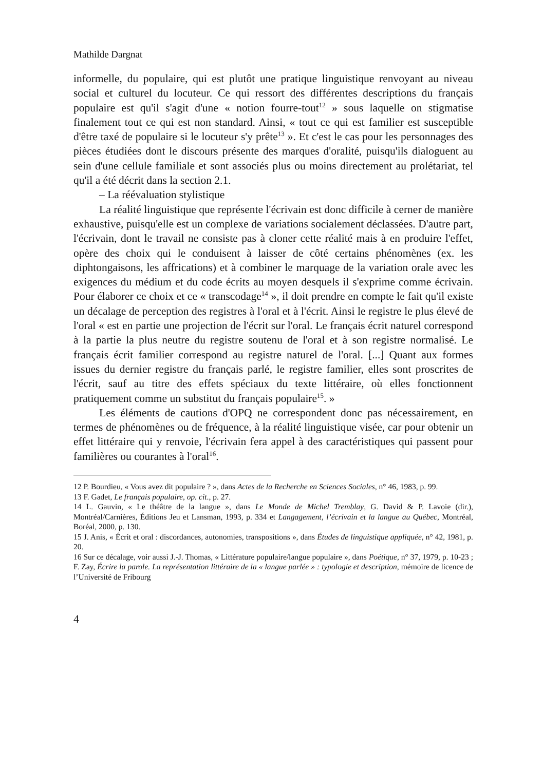Mathilde Dargnat
informelle, du populaire, qui est plutôt une pratique linguistique renvoyant au niveau social et culturel du locuteur. Ce qui ressort des différentes descriptions du français populaire est qu'il s'agit d'une « notion fourre-tout<sup>12</sup> » sous laquelle on stigmatise finalement tout ce qui est non standard. Ainsi, « tout ce qui est familier est susceptible d'être taxé de populaire si le locuteur s'y prête<sup>13</sup> ». Et c'est le cas pour les personnages des pièces étudiées dont le discours présente des marques d'oralité, puisqu'ils dialoguent au sein d'une cellule familiale et sont associés plus ou moins directement au prolétariat, tel qu'il a été décrit dans la section 2.1.
– La réévaluation stylistique
La réalité linguistique que représente l'écrivain est donc difficile à cerner de manière exhaustive, puisqu'elle est un complexe de variations socialement déclassées. D'autre part, l'écrivain, dont le travail ne consiste pas à cloner cette réalité mais à en produire l'effet, opère des choix qui le conduisent à laisser de côté certains phénomènes (ex. les diphtongaisons, les affrications) et à combiner le marquage de la variation orale avec les exigences du médium et du code écrits au moyen desquels il s'exprime comme écrivain. Pour élaborer ce choix et ce « transcodage<sup>14</sup> », il doit prendre en compte le fait qu'il existe un décalage de perception des registres à l'oral et à l'écrit. Ainsi le registre le plus élevé de l'oral « est en partie une projection de l'écrit sur l'oral. Le français écrit naturel correspond à la partie la plus neutre du registre soutenu de l'oral et à son registre normalisé. Le français écrit familier correspond au registre naturel de l'oral. [...] Quant aux formes issues du dernier registre du français parlé, le registre familier, elles sont proscrites de l'écrit, sauf au titre des effets spéciaux du texte littéraire, où elles fonctionnent pratiquement comme un substitut du français populaire<sup>15</sup>. »
Les éléments de cautions d'OPQ ne correspondent donc pas nécessairement, en termes de phénomènes ou de fréquence, à la réalité linguistique visée, car pour obtenir un effet littéraire qui y renvoie, l'écrivain fera appel à des caractéristiques qui passent pour familières ou courantes à l'oral<sup>16</sup>.
12 P. Bourdieu, « Vous avez dit populaire ? », dans Actes de la Recherche en Sciences Sociales, n° 46, 1983, p. 99.
13 F. Gadet, Le français populaire, op. cit., p. 27.
14 L. Gauvin, « Le théâtre de la langue », dans Le Monde de Michel Tremblay, G. David & P. Lavoie (dir.), Montréal/Carnières, Éditions Jeu et Lansman, 1993, p. 334 et Langagement, l’écrivain et la langue au Québec, Montréal, Boréal, 2000, p. 130.
15 J. Anis, « Écrit et oral : discordances, autonomies, transpositions », dans Études de linguistique appliquée, n° 42, 1981, p. 20.
16 Sur ce décalage, voir aussi J.-J. Thomas, « Littérature populaire/langue populaire », dans Poétique, n° 37, 1979, p. 10-23 ; F. Zay, Écrire la parole. La représentation littéraire de la « langue parlée » : typologie et description, mémoire de licence de l’Université de Fribourg
4